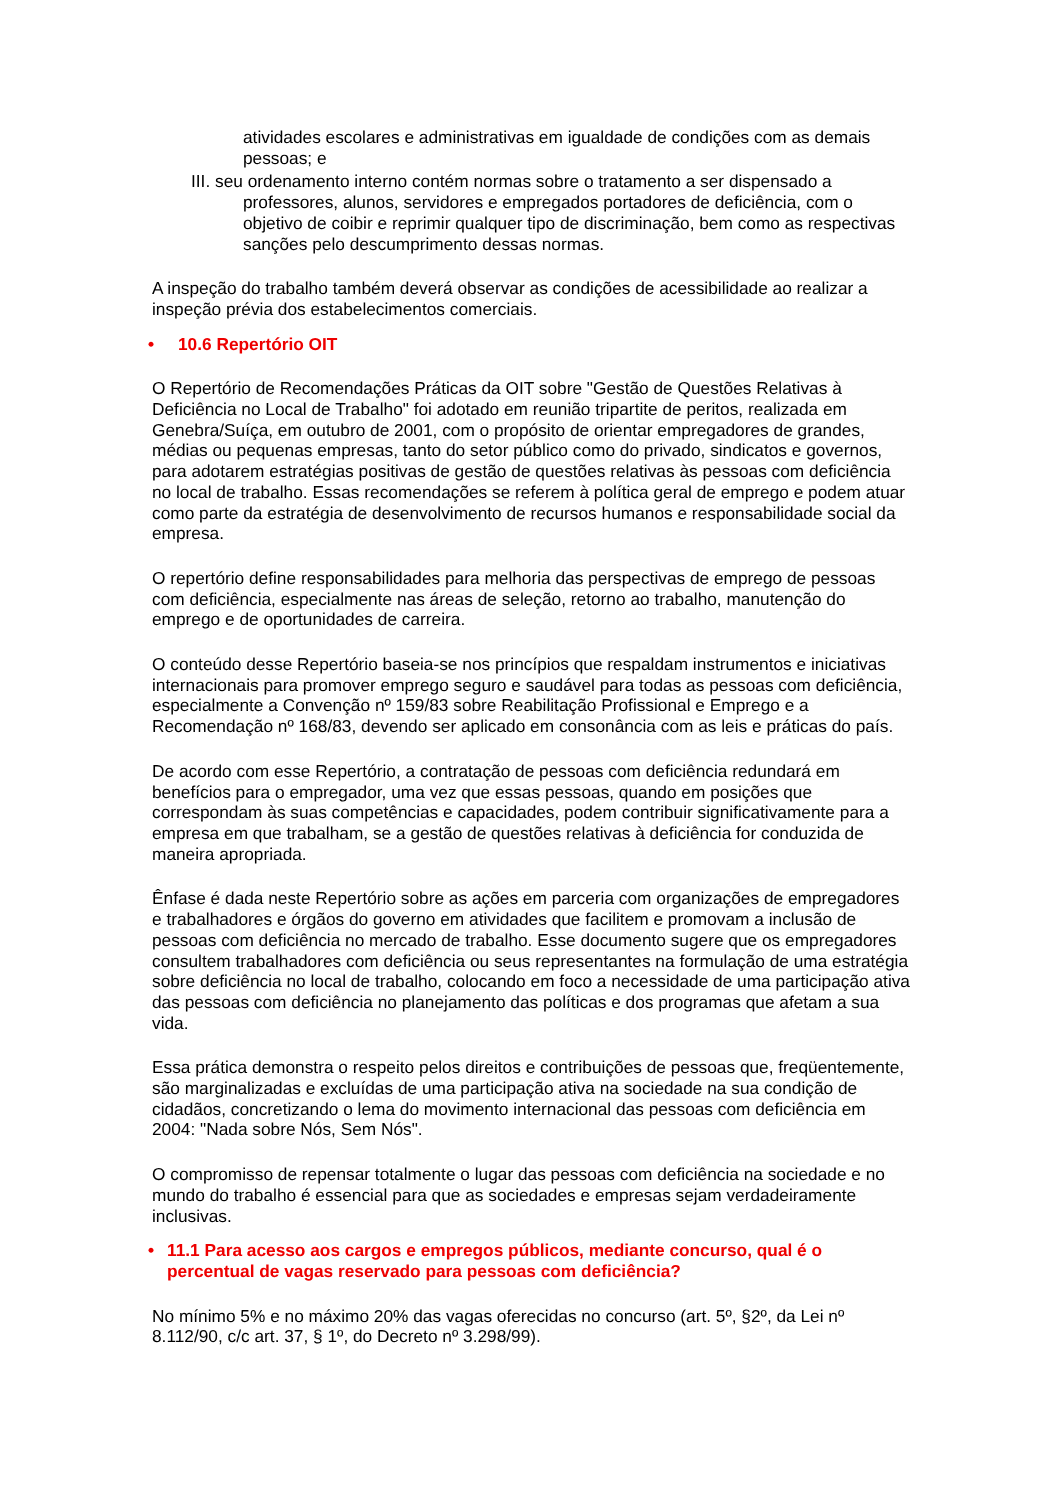atividades escolares e administrativas em igualdade de condições com as demais pessoas; e
III. seu ordenamento interno contém normas sobre o tratamento a ser dispensado a professores, alunos, servidores e empregados portadores de deficiência, com o objetivo de coibir e reprimir qualquer tipo de discriminação, bem como as respectivas sanções pelo descumprimento dessas normas.
A inspeção do trabalho também deverá observar as condições de acessibilidade ao realizar a inspeção prévia dos estabelecimentos comerciais.
• 10.6 Repertório OIT
O Repertório de Recomendações Práticas da OIT sobre "Gestão de Questões Relativas à Deficiência no Local de Trabalho" foi adotado em reunião tripartite de peritos, realizada em Genebra/Suíça, em outubro de 2001, com o propósito de orientar empregadores de grandes, médias ou pequenas empresas, tanto do setor público como do privado, sindicatos e governos, para adotarem estratégias positivas de gestão de questões relativas às pessoas com deficiência no local de trabalho. Essas recomendações se referem à política geral de emprego e podem atuar como parte da estratégia de desenvolvimento de recursos humanos e responsabilidade social da empresa.
O repertório define responsabilidades para melhoria das perspectivas de emprego de pessoas com deficiência, especialmente nas áreas de seleção, retorno ao trabalho, manutenção do emprego e de oportunidades de carreira.
O conteúdo desse Repertório baseia-se nos princípios que respaldam instrumentos e iniciativas internacionais para promover emprego seguro e saudável para todas as pessoas com deficiência, especialmente a Convenção nº 159/83 sobre Reabilitação Profissional e Emprego e a Recomendação nº 168/83, devendo ser aplicado em consonância com as leis e práticas do país.
De acordo com esse Repertório, a contratação de pessoas com deficiência redundará em benefícios para o empregador, uma vez que essas pessoas, quando em posições que correspondam às suas competências e capacidades, podem contribuir significativamente para a empresa em que trabalham, se a gestão de questões relativas à deficiência for conduzida de maneira apropriada.
Ênfase é dada neste Repertório sobre as ações em parceria com organizações de empregadores e trabalhadores e órgãos do governo em atividades que facilitem e promovam a inclusão de pessoas com deficiência no mercado de trabalho. Esse documento sugere que os empregadores consultem trabalhadores com deficiência ou seus representantes na formulação de uma estratégia sobre deficiência no local de trabalho, colocando em foco a necessidade de uma participação ativa das pessoas com deficiência no planejamento das políticas e dos programas que afetam a sua vida.
Essa prática demonstra o respeito pelos direitos e contribuições de pessoas que, freqüentemente, são marginalizadas e excluídas de uma participação ativa na sociedade na sua condição de cidadãos, concretizando o lema do movimento internacional das pessoas com deficiência em 2004: "Nada sobre Nós, Sem Nós".
O compromisso de repensar totalmente o lugar das pessoas com deficiência na sociedade e no mundo do trabalho é essencial para que as sociedades e empresas sejam verdadeiramente inclusivas.
• 11.1 Para acesso aos cargos e empregos públicos, mediante concurso, qual é o percentual de vagas reservado para pessoas com deficiência?
No mínimo 5% e no máximo 20% das vagas oferecidas no concurso (art. 5º, §2º, da Lei nº 8.112/90, c/c art. 37, § 1º, do Decreto nº 3.298/99).